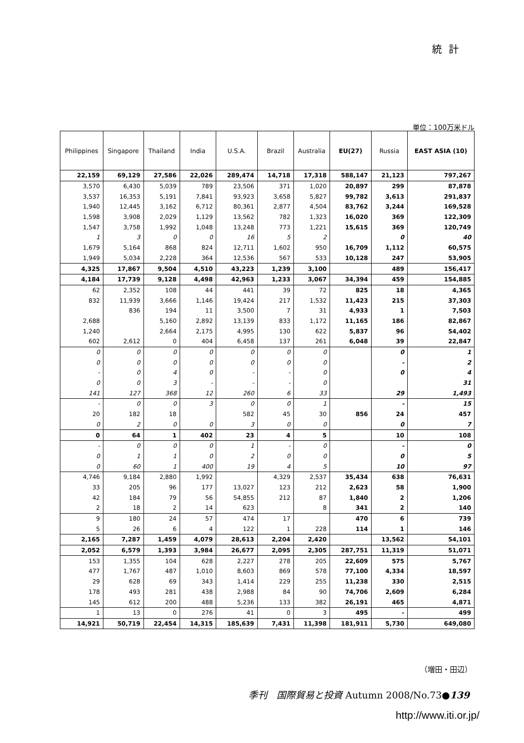統計
単位：100万米ドル
| Philippines | Singapore | Thailand | India | U.S.A. | Brazil | Australia | EU(27) | Russia | EAST ASIA (10) |
| --- | --- | --- | --- | --- | --- | --- | --- | --- | --- |
| 22,159 | 69,129 | 27,586 | 22,026 | 289,474 | 14,718 | 17,318 | 588,147 | 21,123 | 797,267 |
| 3,570 | 6,430 | 5,039 | 789 | 23,506 | 371 | 1,020 | 20,897 | 299 | 87,878 |
| 3,537 | 16,353 | 5,191 | 7,841 | 93,923 | 3,658 | 5,827 | 99,782 | 3,613 | 291,837 |
| 1,940 | 12,445 | 3,162 | 6,712 | 80,361 | 2,877 | 4,504 | 83,762 | 3,244 | 169,528 |
| 1,598 | 3,908 | 2,029 | 1,129 | 13,562 | 782 | 1,323 | 16,020 | 369 | 122,309 |
| 1,547 | 3,758 | 1,992 | 1,048 | 13,248 | 773 | 1,221 | 15,615 | 369 | 120,749 |
| 1 | 3 | 0 | 0 | 16 | 5 | 2 | | 0 | 40 |
| 1,679 | 5,164 | 868 | 824 | 12,711 | 1,602 | 950 | 16,709 | 1,112 | 60,575 |
| 1,949 | 5,034 | 2,228 | 364 | 12,536 | 567 | 533 | 10,128 | 247 | 53,905 |
| 4,325 | 17,867 | 9,504 | 4,510 | 43,223 | 1,239 | 3,100 | | 489 | 156,417 |
| 4,184 | 17,739 | 9,128 | 4,498 | 42,963 | 1,233 | 3,067 | 34,394 | 459 | 154,885 |
| 62 | 2,352 | 108 | 44 | 441 | 39 | 72 | 825 | 18 | 4,365 |
| 832 | 11,939 | 3,666 | 1,146 | 19,424 | 217 | 1,532 | 11,423 | 215 | 37,303 |
| | 836 | 194 | 11 | 3,500 | 7 | 31 | 4,933 | 1 | 7,503 |
| 2,688 | | 5,160 | 2,892 | 13,139 | 833 | 1,172 | 11,165 | 186 | 82,867 |
| 1,240 | | 2,664 | 2,175 | 4,995 | 130 | 622 | 5,837 | 96 | 54,402 |
| 602 | 2,612 | 0 | 404 | 6,458 | 137 | 261 | 6,048 | 39 | 22,847 |
| 0 | 0 | 0 | 0 | 0 | 0 | 0 | | 0 | 1 |
| 0 | 0 | 0 | 0 | 0 | 0 | 0 | | - | 2 |
| - | 0 | 4 | 0 | - | - | 0 | | 0 | 4 |
| 0 | 0 | 3 | - | - | - | 0 | | | 31 |
| 141 | 127 | 368 | 12 | 260 | 6 | 33 | | 29 | 1,493 |
| - | 0 | 0 | 3 | 0 | 0 | 1 | | - | 15 |
| 20 | 182 | 18 | | 582 | 45 | 30 | 856 | 24 | 457 |
| 0 | 2 | 0 | 0 | 3 | 0 | 0 | | 0 | 7 |
| 0 | 64 | 1 | 402 | 23 | 4 | 5 | | 10 | 108 |
| - | 0 | 0 | 0 | 1 | - | 0 | | - | 0 |
| 0 | 1 | 1 | 0 | 2 | 0 | 0 | | 0 | 5 |
| 0 | 60 | 1 | 400 | 19 | 4 | 5 | | 10 | 97 |
| 4,746 | 9,184 | 2,880 | 1,992 | | 4,329 | 2,537 | 35,434 | 638 | 76,631 |
| 33 | 205 | 96 | 177 | 13,027 | 123 | 212 | 2,623 | 58 | 1,900 |
| 42 | 184 | 79 | 56 | 54,855 | 212 | 87 | 1,840 | 2 | 1,206 |
| 2 | 18 | 2 | 14 | 623 | | 8 | 341 | 2 | 140 |
| 9 | 180 | 24 | 57 | 474 | 17 | | 470 | 6 | 739 |
| 5 | 26 | 6 | 4 | 122 | 1 | 228 | 114 | 1 | 146 |
| 2,165 | 7,287 | 1,459 | 4,079 | 28,613 | 2,204 | 2,420 | | 13,562 | 54,101 |
| 2,052 | 6,579 | 1,393 | 3,984 | 26,677 | 2,095 | 2,305 | 287,751 | 11,319 | 51,071 |
| 153 | 1,355 | 104 | 628 | 2,227 | 278 | 205 | 22,609 | 575 | 5,767 |
| 477 | 1,767 | 487 | 1,010 | 8,603 | 869 | 578 | 77,100 | 4,334 | 18,597 |
| 29 | 628 | 69 | 343 | 1,414 | 229 | 255 | 11,238 | 330 | 2,515 |
| 178 | 493 | 281 | 438 | 2,988 | 84 | 90 | 74,706 | 2,609 | 6,284 |
| 145 | 612 | 200 | 488 | 5,236 | 133 | 382 | 26,191 | 465 | 4,871 |
| 1 | 13 | 0 | 276 | 41 | 0 | 3 | 495 | - | 499 |
| 14,921 | 50,719 | 22,454 | 14,315 | 185,639 | 7,431 | 11,398 | 181,911 | 5,730 | 649,080 |
（増田・田辺）
季刊　国際貿易と投資 Autumn 2008/No.73●139
http://www.iti.or.jp/